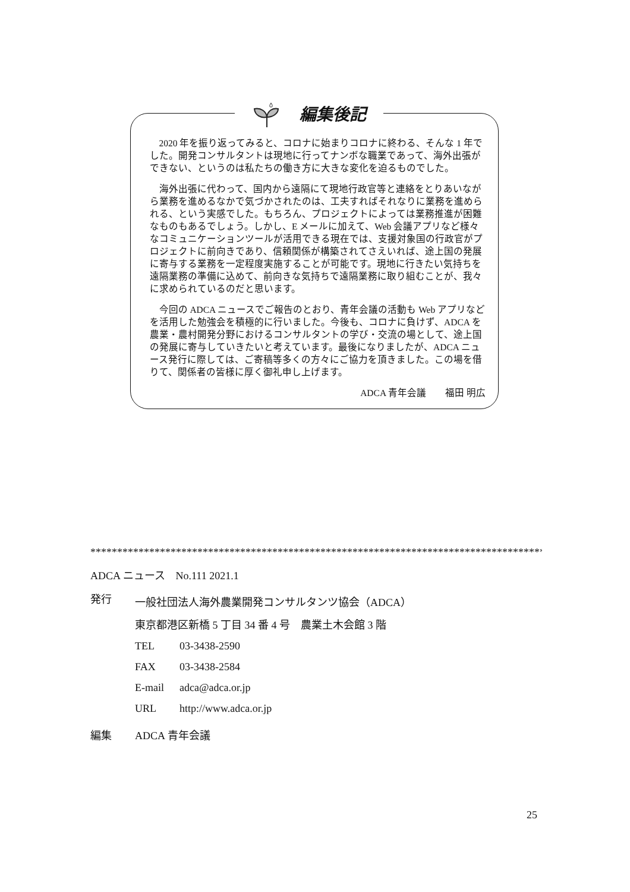編集後記
2020 年を振り返ってみると、コロナに始まりコロナに終わる、そんな 1 年でした。開発コンサルタントは現地に行ってナンボな職業であって、海外出張ができない、というのは私たちの働き方に大きな変化を迫るものでした。
海外出張に代わって、国内から遠隔にて現地行政官等と連絡をとりあいながら業務を進めるなかで気づかされたのは、工夫すればそれなりに業務を進められる、という実感でした。もちろん、プロジェクトによっては業務推進が困難なものもあるでしょう。しかし、E メールに加えて、Web 会議アプリなど様々なコミュニケーションツールが活用できる現在では、支援対象国の行政官がプロジェクトに前向きであり、信頼関係が構築されてさえいれば、途上国の発展に寄与する業務を一定程度実施することが可能です。現地に行きたい気持ちを遠隔業務の準備に込めて、前向きな気持ちで遠隔業務に取り組むことが、我々に求められているのだと思います。
今回の ADCA ニュースでご報告のとおり、青年会議の活動も Web アプリなどを活用した勉強会を積極的に行いました。今後も、コロナに負けず、ADCA を農業・農村開発分野におけるコンサルタントの学び・交流の場として、途上国の発展に寄与していきたいと考えています。最後になりましたが、ADCA ニュース発行に際しては、ご寄稿等多くの方々にご協力を頂きました。この場を借りて、関係者の皆様に厚く御礼申し上げます。
ADCA 青年会議　　福田 明広
*****************************************************************************************
ADCA ニュース　No.111 2021.1
発行 一般社団法人海外農業開発コンサルタンツ協会（ADCA）
東京都港区新橋 5 丁目 34 番 4 号　農業土木会館 3 階
TEL 03-3438-2590
FAX 03-3438-2584
E-mail adca@adca.or.jp
URL http://www.adca.or.jp
編集 ADCA 青年会議
25